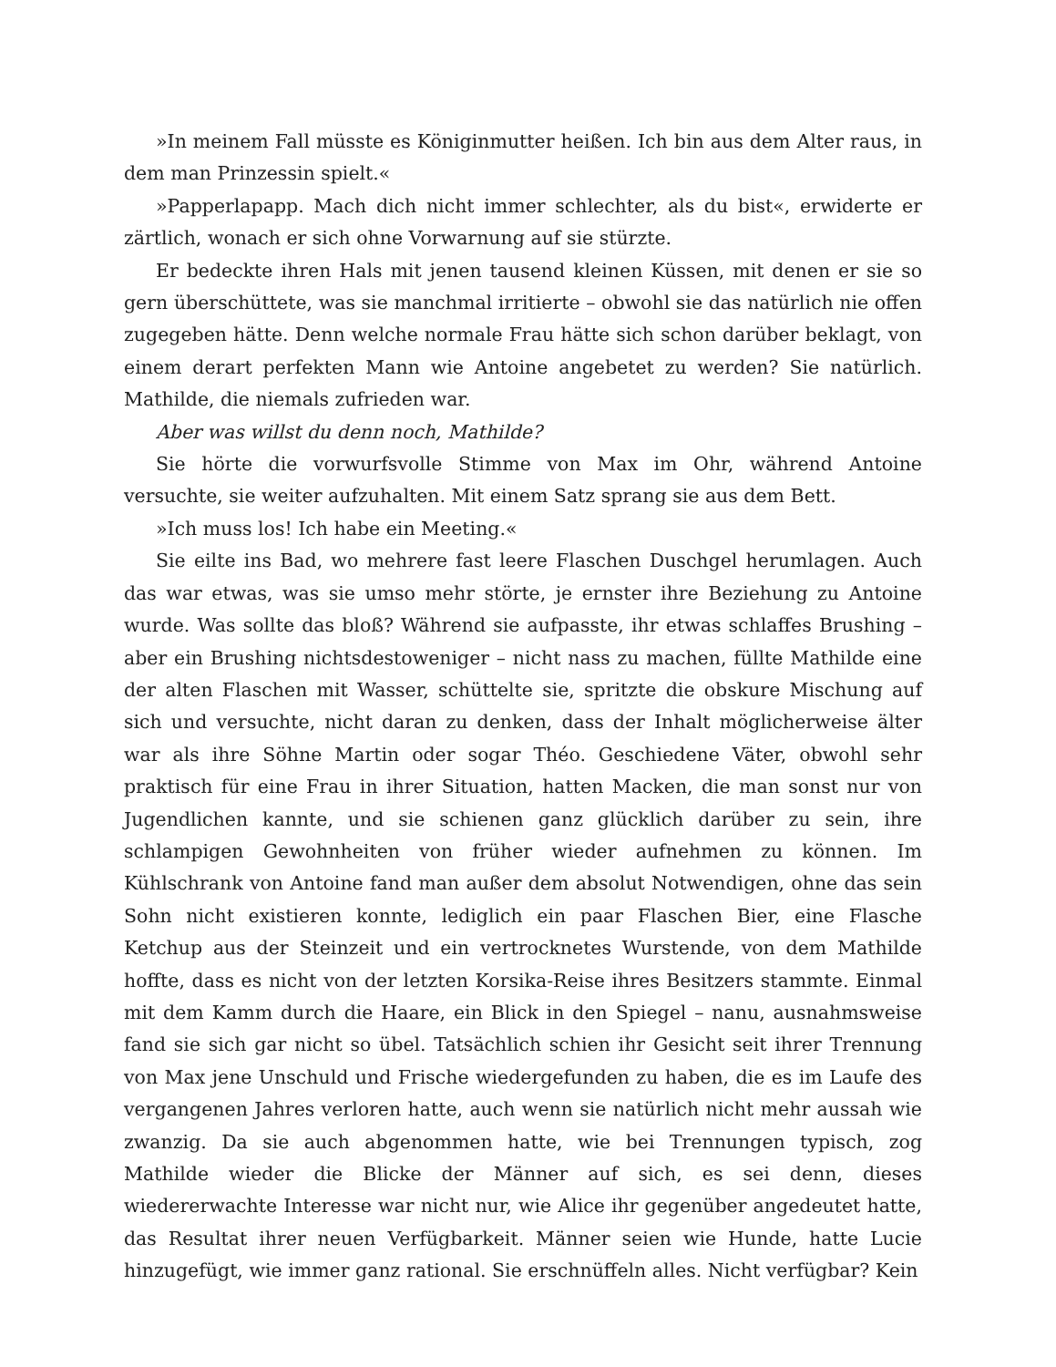»In meinem Fall müsste es Königinmutter heißen. Ich bin aus dem Alter raus, in dem man Prinzessin spielt.«
»Papperlapapp. Mach dich nicht immer schlechter, als du bist«, erwiderte er zärtlich, wonach er sich ohne Vorwarnung auf sie stürzte.
Er bedeckte ihren Hals mit jenen tausend kleinen Küssen, mit denen er sie so gern überschüttete, was sie manchmal irritierte – obwohl sie das natürlich nie offen zugegeben hätte. Denn welche normale Frau hätte sich schon darüber beklagt, von einem derart perfekten Mann wie Antoine angebetet zu werden? Sie natürlich. Mathilde, die niemals zufrieden war.
Aber was willst du denn noch, Mathilde?
Sie hörte die vorwurfsvolle Stimme von Max im Ohr, während Antoine versuchte, sie weiter aufzuhalten. Mit einem Satz sprang sie aus dem Bett.
»Ich muss los! Ich habe ein Meeting.«
Sie eilte ins Bad, wo mehrere fast leere Flaschen Duschgel herumlagen. Auch das war etwas, was sie umso mehr störte, je ernster ihre Beziehung zu Antoine wurde. Was sollte das bloß? Während sie aufpasste, ihr etwas schlaffes Brushing – aber ein Brushing nichtsdestoweniger – nicht nass zu machen, füllte Mathilde eine der alten Flaschen mit Wasser, schüttelte sie, spritzte die obskure Mischung auf sich und versuchte, nicht daran zu denken, dass der Inhalt möglicherweise älter war als ihre Söhne Martin oder sogar Théo. Geschiedene Väter, obwohl sehr praktisch für eine Frau in ihrer Situation, hatten Macken, die man sonst nur von Jugendlichen kannte, und sie schienen ganz glücklich darüber zu sein, ihre schlampigen Gewohnheiten von früher wieder aufnehmen zu können. Im Kühlschrank von Antoine fand man außer dem absolut Notwendigen, ohne das sein Sohn nicht existieren konnte, lediglich ein paar Flaschen Bier, eine Flasche Ketchup aus der Steinzeit und ein vertrocknetes Wurstende, von dem Mathilde hoffte, dass es nicht von der letzten Korsika-Reise ihres Besitzers stammte. Einmal mit dem Kamm durch die Haare, ein Blick in den Spiegel – nanu, ausnahmsweise fand sie sich gar nicht so übel. Tatsächlich schien ihr Gesicht seit ihrer Trennung von Max jene Unschuld und Frische wiedergefunden zu haben, die es im Laufe des vergangenen Jahres verloren hatte, auch wenn sie natürlich nicht mehr aussah wie zwanzig. Da sie auch abgenommen hatte, wie bei Trennungen typisch, zog Mathilde wieder die Blicke der Männer auf sich, es sei denn, dieses wiedererwachte Interesse war nicht nur, wie Alice ihr gegenüber angedeutet hatte, das Resultat ihrer neuen Verfügbarkeit. Männer seien wie Hunde, hatte Lucie hinzugefügt, wie immer ganz rational. Sie erschnüffeln alles. Nicht verfügbar? Kein